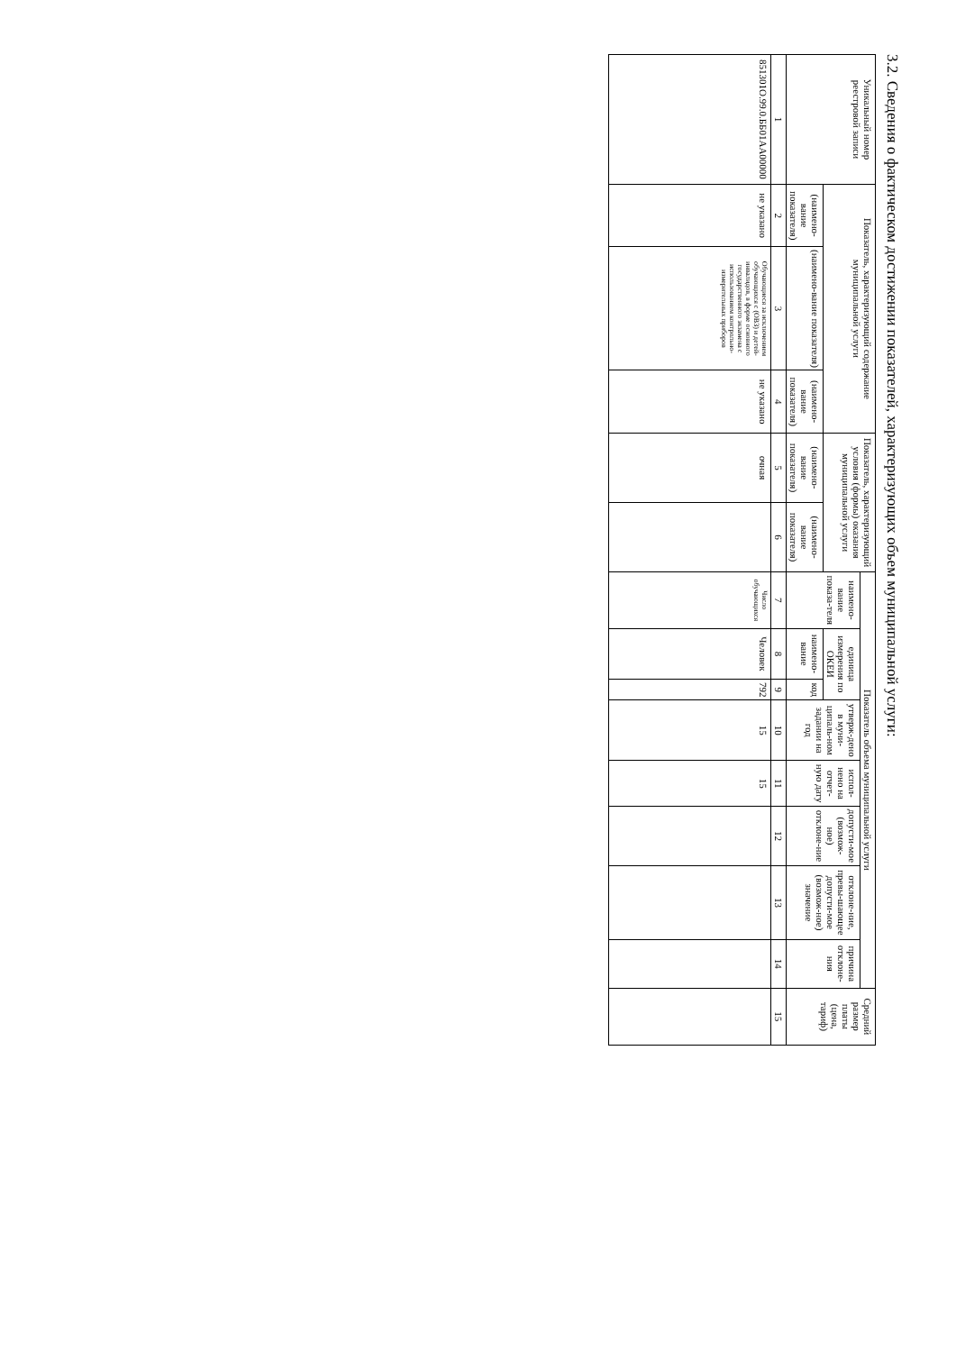3.2. Сведения о фактическом достижении показателей, характеризующих объем муниципальной услуги:
| Уникальный номер реестровой записи | Показатель, характеризующий содержание муниципальной услуги | | | Показатель, характеризующий условия (формы) оказания муниципальной услуги | | Показатель объема муниципальной услуги | | | | | | | | Средний размер платы (цена, тариф) |
| --- | --- | --- | --- | --- | --- | --- | --- | --- | --- | --- | --- | --- | --- | --- |
| | | | | | | наимено-вание показа-теля | единица измерения по ОКЕИ | | утверж-дено в муни-ципаль-ном задании на год | испол-нено на отчет-ную дату | допусти-мое (возмож-ное) отклоне-ние | отклоне-ние, превы-шающее допусти-мое (возмож-ное) значение | причина отклоне-ния | |
| | (наимено-вание показателя) | (наимено-вание показателя) | (наимено-вание показателя) | (наимено-вание показателя) | (наимено-вание показателя) | | наимено-вание | код | | | | | | |
| 1 | 2 | 3 | 4 | 5 | 6 | 7 | 8 | 9 | 10 | 11 | 12 | 13 | 14 | 15 |
| 851301О.99.0.ББ01АА00000 | не указано | Обучающиеся за исключением обучающихся с (ОВЗ) и детей-инвалидов, в форме основного государственного экзамена с использованием контрольно-измерительных приборов | не указано | очная | | Число обучающихся | Человек | 792 | 15 | 15 | | | | |